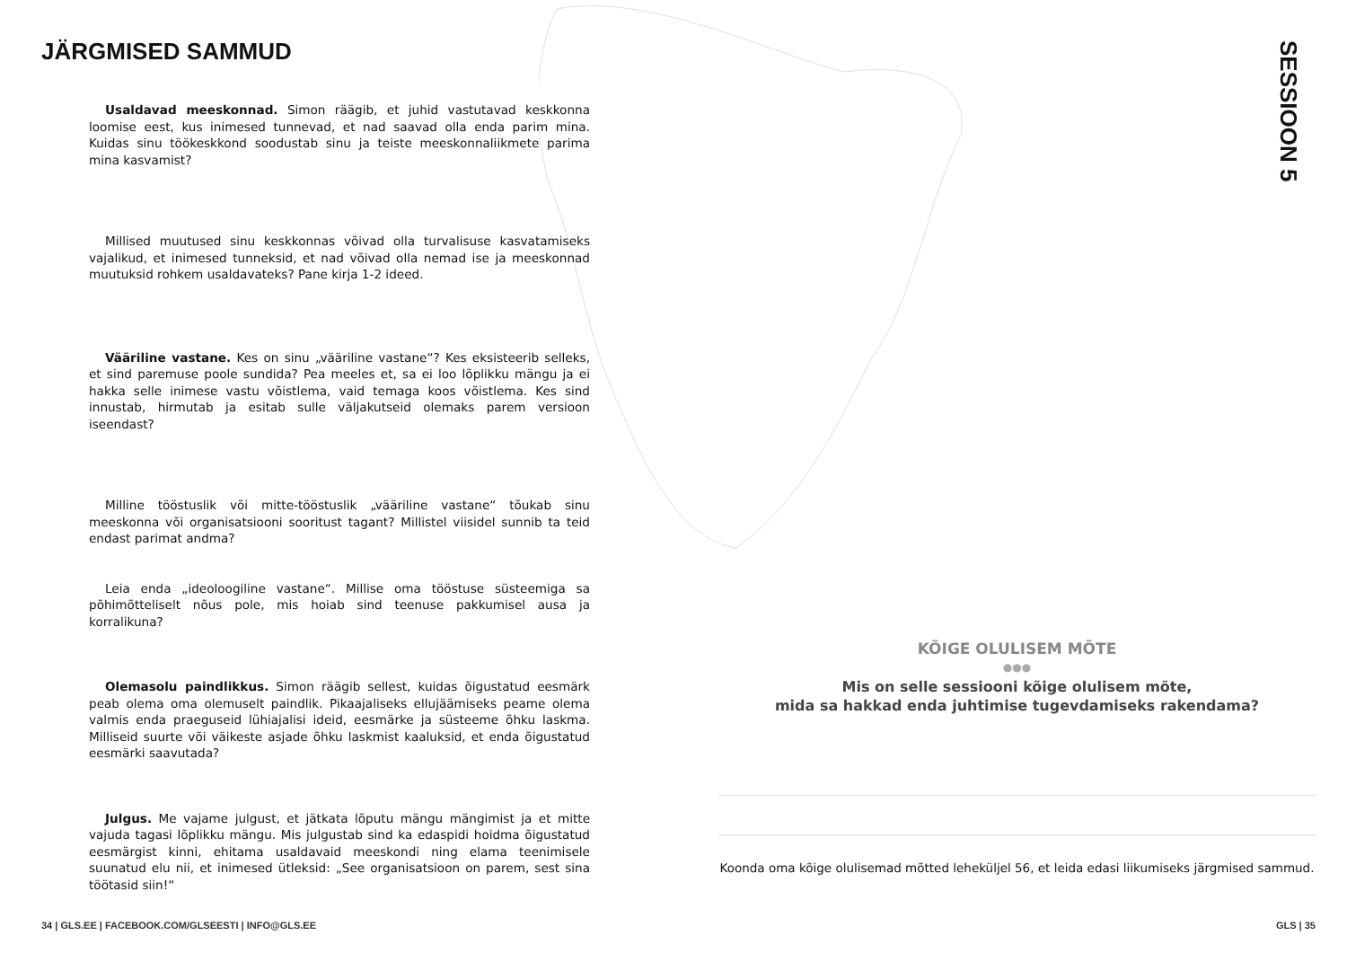JÄRGMISED SAMMUD
Usaldavad meeskonnad. Simon räägib, et juhid vastutavad keskkonna loomise eest, kus inimesed tunnevad, et nad saavad olla enda parim mina. Kuidas sinu töökeskkond soodustab sinu ja teiste meeskonnaliikmete parima mina kasvamist?
Millised muutused sinu keskkonnas võivad olla turvalisuse kasvatamiseks vajalikud, et inimesed tunneksid, et nad võivad olla nemad ise ja meeskonnad muutuksid rohkem usaldavateks? Pane kirja 1-2 ideed.
Vääriline vastane. Kes on sinu „vääriline vastane“? Kes eksisteerib selleks, et sind paremuse poole sundida? Pea meeles et, sa ei loo lõplikku mängu ja ei hakka selle inimese vastu võistlema, vaid temaga koos võistlema. Kes sind innustab, hirmutab ja esitab sulle väljakutseid olemaks parem versioon iseendast?
Milline tööstuslik või mitte-tööstuslik „vääriline vastane“ tõukab sinu meeskonna või organisatsiooni sooritust tagant? Millistel viisidel sunnib ta teid endast parimat andma?
Leia enda „ideoloogiline vastane“. Millise oma tööstuse süsteemiga sa põhimõtteliselt nõus pole, mis hoiab sind teenuse pakkumisel ausa ja korralikuna?
Olemasolu paindlikkus. Simon räägib sellest, kuidas õigustatud eesmärk peab olema oma olemuselt paindlik. Pikaajaliseks ellujäämiseks peame olema valmis enda praeguseid lühiajalisi ideid, eesmärke ja süsteeme õhku laskma. Milliseid suurte või väikeste asjade õhku laskmist kaaluksid, et enda õigustatud eesmärki saavutada?
Julgus. Me vajame julgust, et jätkata lõputu mängu mängimist ja et mitte vajuda tagasi lõplikku mängu. Mis julgustab sind ka edaspidi hoidma õigustatud eesmärgist kinni, ehitama usaldavaid meeskondi ning elama teenimisele suunatud elu nii, et inimesed ütleksid: „See organisatsioon on parem, sest sina töötasid siin!“
SESSIOON 5
KÕIGE OLULISEM MÕTE
●●●
Mis on selle sessiooni kõige olulisem mõte,
mida sa hakkad enda juhtimise tugevdamiseks rakendama?
Koonda oma kõige olulisemad mõtted leheküljel 56, et leida edasi liikumiseks järgmised sammud.
34 | GLS.EE | FACEBOOK.COM/GLSEESTI | INFO@GLS.EE
GLS | 35